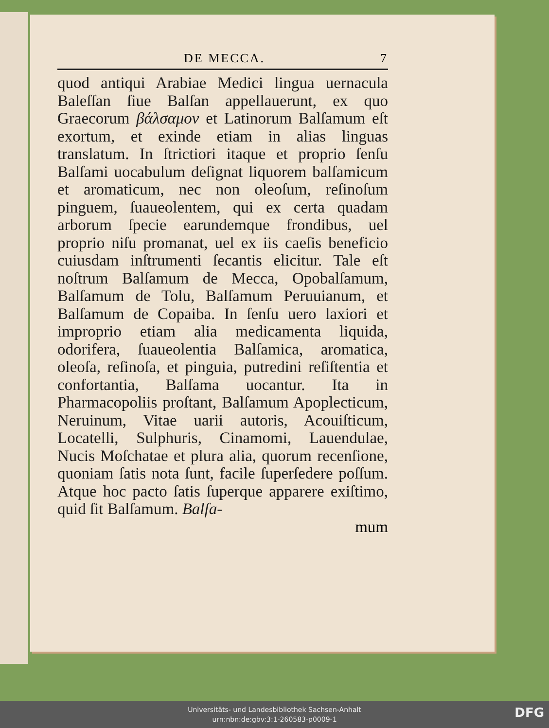DE MECCA. 7
quod antiqui Arabiae Medici lingua uernacula Baleſſan ſiue Balſan appellauerunt, ex quo Graecorum βάλσαμον et Latinorum Balſamum eſt exortum, et exinde etiam in alias linguas translatum. In ſtrictiori itaque et proprio ſenſu Balſami uocabulum deſignat liquorem balſamicum et aromaticum, nec non oleoſum, reſinoſum pinguem, ſuaueolentem, qui ex certa quadam arborum ſpecie earundemque frondibus, uel proprio niſu promanat, uel ex iis caeſis beneficio cuiusdam inſtrumenti ſecantis elicitur. Tale eſt noſtrum Balſamum de Mecca, Opobalſamum, Balſamum de Tolu, Balſamum Peruuianum, et Balſamum de Copaiba. In ſenſu uero laxiori et improprio etiam alia medicamenta liquida, odorifera, ſuaueolentia Balſamica, aromatica, oleoſa, reſinoſa, et pinguia, putredini reſiſtentia et confortantia, Balſama uocantur. Ita in Pharmacopoliis proſtant, Balſamum Apoplecticum, Neruinum, Vitae uarii autoris, Acouiſticum, Locatelli, Sulphuris, Cinamomi, Lauendulae, Nucis Moſchatae et plura alia, quorum recenſione, quoniam ſatis nota ſunt, facile ſuperſedere poſſum. Atque hoc pacto ſatis ſuperque apparere exiſtimo, quid ſit Balſamum. Balſa-
mum
Universitäts- und Landesbibliothek Sachsen-Anhalt
urn:nbn:de:gbv:3:1-260583-p0009-1
DFG